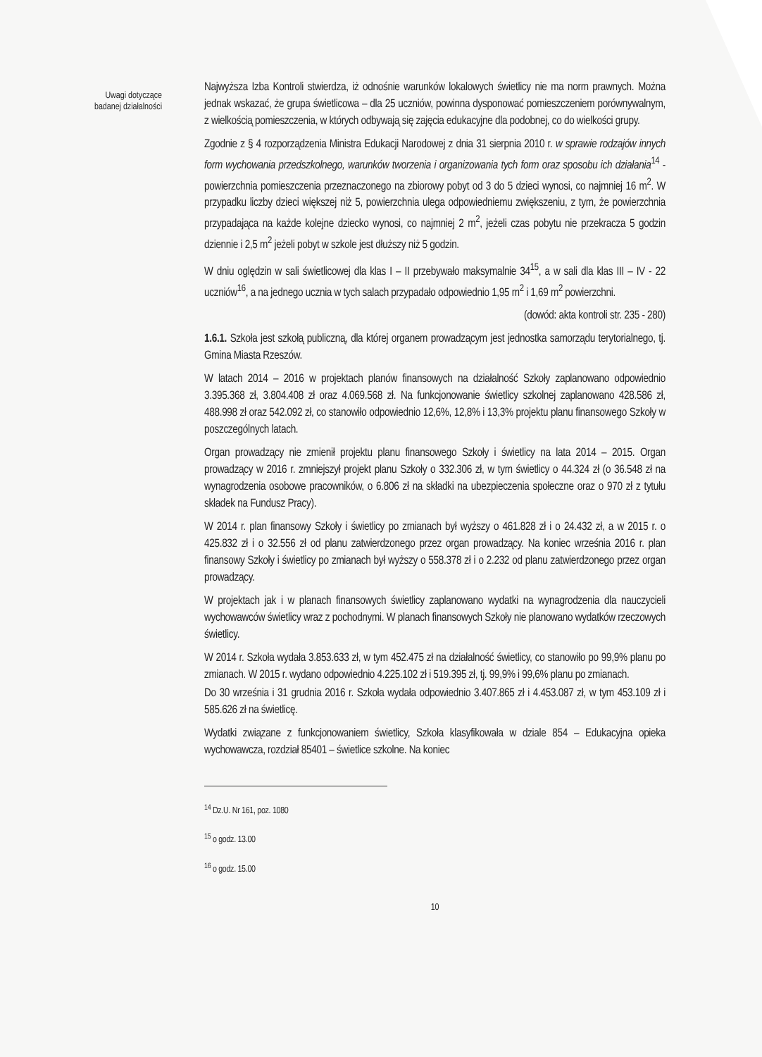Uwagi dotyczące
badanej działalności
Najwyższa Izba Kontroli stwierdza, iż odnośnie warunków lokalowych świetlicy nie ma norm prawnych. Można jednak wskazać, że grupa świetlicowa – dla 25 uczniów, powinna dysponować pomieszczeniem porównywalnym, z wielkością pomieszczenia, w których odbywają się zajęcia edukacyjne dla podobnej, co do wielkości grupy.
Zgodnie z § 4 rozporządzenia Ministra Edukacji Narodowej z dnia 31 sierpnia 2010 r. w sprawie rodzajów innych form wychowania przedszkolnego, warunków tworzenia i organizowania tych form oraz sposobu ich działania<sup>14</sup> - powierzchnia pomieszczenia przeznaczonego na zbiorowy pobyt od 3 do 5 dzieci wynosi, co najmniej 16 m<sup>2</sup>. W przypadku liczby dzieci większej niż 5, powierzchnia ulega odpowiedniemu zwiększeniu, z tym, że powierzchnia przypadająca na każde kolejne dziecko wynosi, co najmniej 2 m<sup>2</sup>, jeżeli czas pobytu nie przekracza 5 godzin dziennie i 2,5 m<sup>2</sup> jeżeli pobyt w szkole jest dłuższy niż 5 godzin.
W dniu oględzin w sali świetlicowej dla klas I – II przebywało maksymalnie 34<sup>15</sup>, a w sali dla klas III – IV - 22 uczniów<sup>16</sup>, a na jednego ucznia w tych salach przypadało odpowiednio 1,95 m<sup>2</sup> i 1,69 m<sup>2</sup> powierzchni.
(dowód: akta kontroli str. 235 - 280)
1.6.1. Szkoła jest szkołą publiczną, dla której organem prowadzącym jest jednostka samorządu terytorialnego, tj. Gmina Miasta Rzeszów.
W latach 2014 – 2016 w projektach planów finansowych na działalność Szkoły zaplanowano odpowiednio 3.395.368 zł, 3.804.408 zł oraz 4.069.568 zł. Na funkcjonowanie świetlicy szkolnej zaplanowano 428.586 zł, 488.998 zł oraz 542.092 zł, co stanowiło odpowiednio 12,6%, 12,8% i 13,3% projektu planu finansowego Szkoły w poszczególnych latach.
Organ prowadzący nie zmienił projektu planu finansowego Szkoły i świetlicy na lata 2014 – 2015. Organ prowadzący w 2016 r. zmniejszył projekt planu Szkoły o 332.306 zł, w tym świetlicy o 44.324 zł (o 36.548 zł na wynagrodzenia osobowe pracowników, o 6.806 zł na składki na ubezpieczenia społeczne oraz o 970 zł z tytułu składek na Fundusz Pracy).
W 2014 r. plan finansowy Szkoły i świetlicy po zmianach był wyższy o 461.828 zł i o 24.432 zł, a w 2015 r. o 425.832 zł i o 32.556 zł od planu zatwierdzonego przez organ prowadzący. Na koniec września 2016 r. plan finansowy Szkoły i świetlicy po zmianach był wyższy o 558.378 zł i o 2.232 od planu zatwierdzonego przez organ prowadzący.
W projektach jak i w planach finansowych świetlicy zaplanowano wydatki na wynagrodzenia dla nauczycieli wychowawców świetlicy wraz z pochodnymi. W planach finansowych Szkoły nie planowano wydatków rzeczowych świetlicy.
W 2014 r. Szkoła wydała 3.853.633 zł, w tym 452.475 zł na działalność świetlicy, co stanowiło po 99,9% planu po zmianach. W 2015 r. wydano odpowiednio 4.225.102 zł i 519.395 zł, tj. 99,9% i 99,6% planu po zmianach.
Do 30 września i 31 grudnia 2016 r. Szkoła wydała odpowiednio 3.407.865 zł i 4.453.087 zł, w tym 453.109 zł i 585.626 zł na świetlicę.
Wydatki związane z funkcjonowaniem świetlicy, Szkoła klasyfikowała w dziale 854 – Edukacyjna opieka wychowawcza, rozdział 85401 – świetlice szkolne. Na koniec
<sup>14</sup> Dz.U. Nr 161, poz. 1080
<sup>15</sup> o godz. 13.00
<sup>16</sup> o godz. 15.00
10